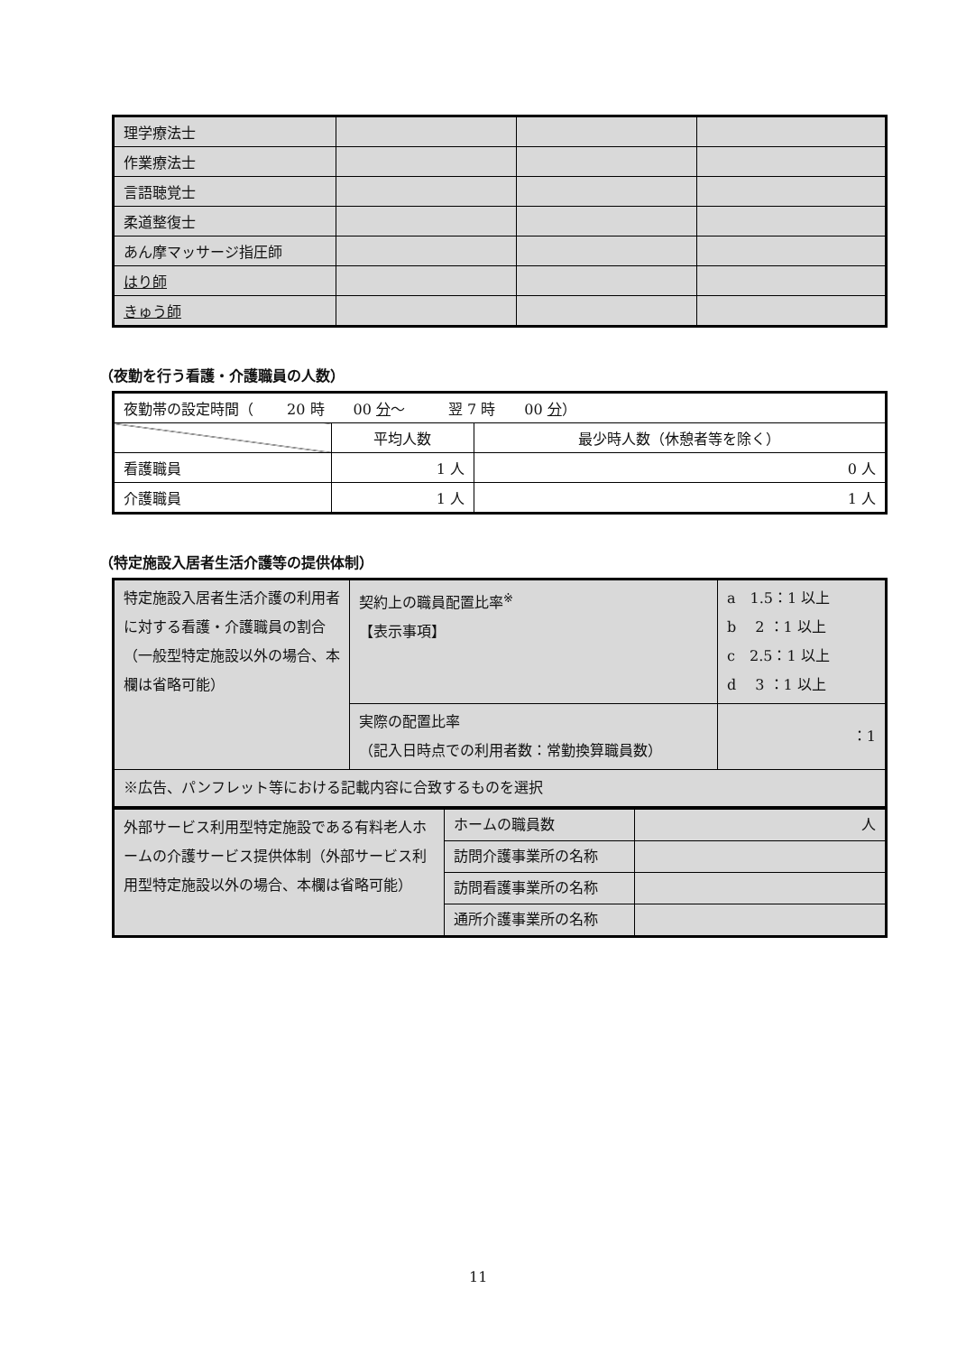| 理学療法士 | | | |
| 作業療法士 | | | |
| 言語聴覚士 | | | |
| 柔道整復士 | | | |
| あん摩マッサージ指圧師 | | | |
| はり師 | | | |
| きゅう師 | | | |
（夜勤を行う看護・介護職員の人数）
| 夜勤帯の設定時間（ 20 時 00 分 ～ 翌 7 時 00 分 ） | | |
| | 平均人数 | 最少時人数（休憩者等を除く） |
| 看護職員 | 1 人 | 0 人 |
| 介護職員 | 1 人 | 1 人 |
（特定施設入居者生活介護等の提供体制）
| 特定施設入居者生活介護の利用者に対する看護・介護職員の割合 （一般型特定施設以外の場合、本欄は省略可能） | 契約上の職員配置比率<sup>※</sup> 【表示事項】 | a 1.5：1 以上 b 2 ：1 以上 c 2.5：1 以上 d 3 ：1 以上 |
| | 実際の配置比率 （記入日時点での利用者数：常勤換算職員数） | ：1 |
| ※広告、パンフレット等における記載内容に合致するものを選択 | | |
| 外部サービス利用型特定施設である有料老人ホームの介護サービス提供体制（外部サービス利用型特定施設以外の場合、本欄は省略可能） | ホームの職員数 | 人 |
| | 訪問介護事業所の名称 | |
| | 訪問看護事業所の名称 | |
| | 通所介護事業所の名称 | |
11